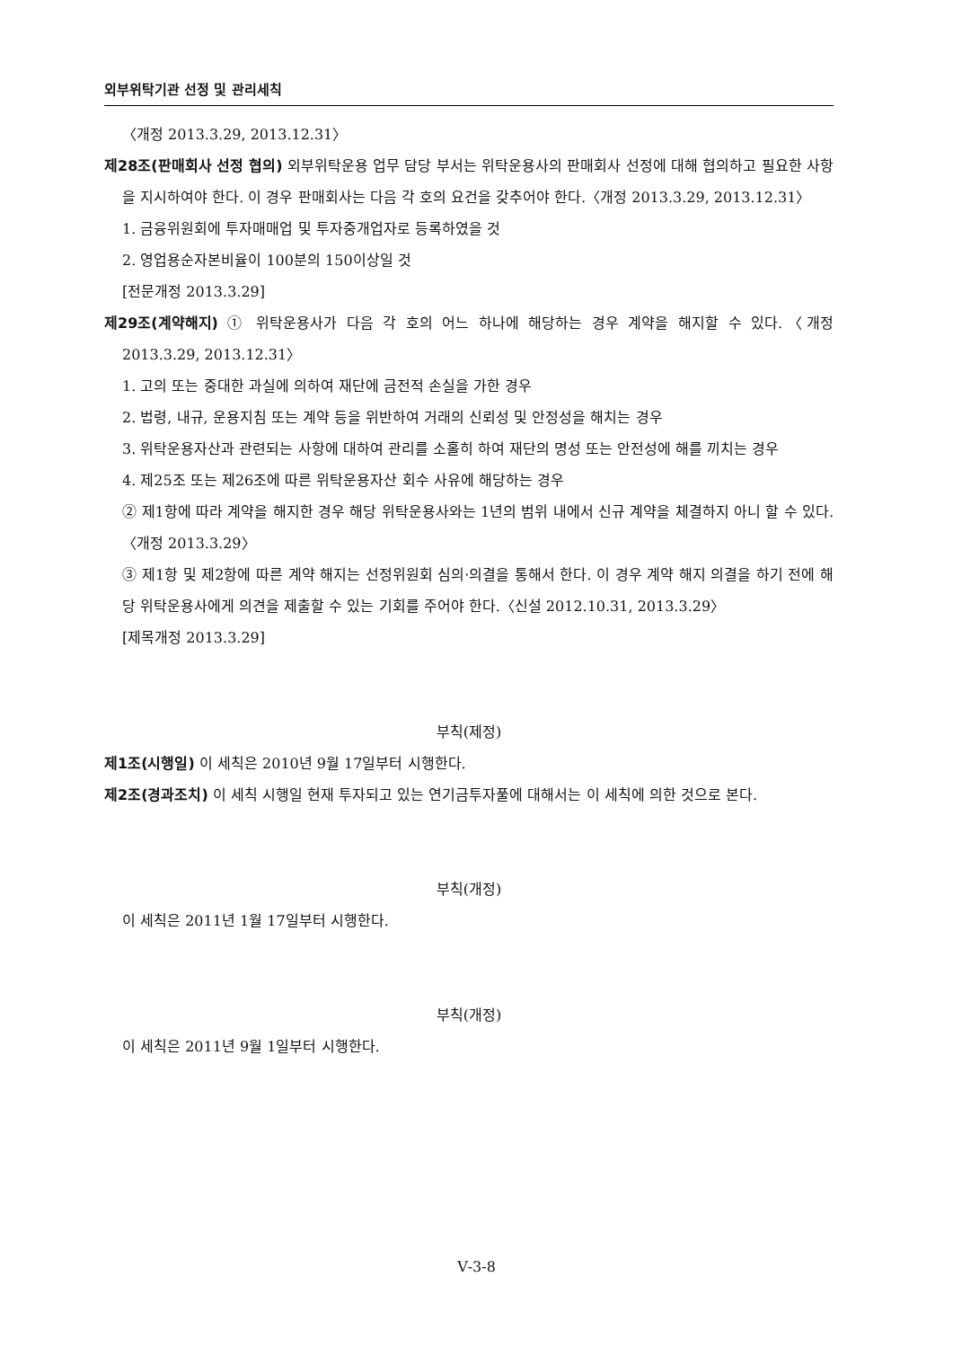외부위탁기관 선정 및 관리세칙
〈개정 2013.3.29, 2013.12.31〉
제28조(판매회사 선정 협의) 외부위탁운용 업무 담당 부서는 위탁운용사의 판매회사 선정에 대해 협의하고 필요한 사항을 지시하여야 한다. 이 경우 판매회사는 다음 각 호의 요건을 갖추어야 한다.〈개정 2013.3.29, 2013.12.31〉
1. 금융위원회에 투자매매업 및 투자중개업자로 등록하였을 것
2. 영업용순자본비율이 100분의 150이상일 것
[전문개정 2013.3.29]
제29조(계약해지) ① 위탁운용사가 다음 각 호의 어느 하나에 해당하는 경우 계약을 해지할 수 있다.〈개정 2013.3.29, 2013.12.31〉
1. 고의 또는 중대한 과실에 의하여 재단에 금전적 손실을 가한 경우
2. 법령, 내규, 운용지침 또는 계약 등을 위반하여 거래의 신뢰성 및 안정성을 해치는 경우
3. 위탁운용자산과 관련되는 사항에 대하여 관리를 소홀히 하여 재단의 명성 또는 안전성에 해를 끼치는 경우
4. 제25조 또는 제26조에 따른 위탁운용자산 회수 사유에 해당하는 경우
② 제1항에 따라 계약을 해지한 경우 해당 위탁운용사와는 1년의 범위 내에서 신규 계약을 체결하지 아니 할 수 있다.〈개정 2013.3.29〉
③ 제1항 및 제2항에 따른 계약 해지는 선정위원회 심의·의결을 통해서 한다. 이 경우 계약 해지 의결을 하기 전에 해당 위탁운용사에게 의견을 제출할 수 있는 기회를 주어야 한다.〈신설 2012.10.31, 2013.3.29〉
[제목개정 2013.3.29]
부칙(제정)
제1조(시행일) 이 세칙은 2010년 9월 17일부터 시행한다.
제2조(경과조치) 이 세칙 시행일 현재 투자되고 있는 연기금투자풀에 대해서는 이 세칙에 의한 것으로 본다.
부칙(개정)
이 세칙은 2011년 1월 17일부터 시행한다.
부칙(개정)
이 세칙은 2011년 9월 1일부터 시행한다.
Ⅴ-3-8